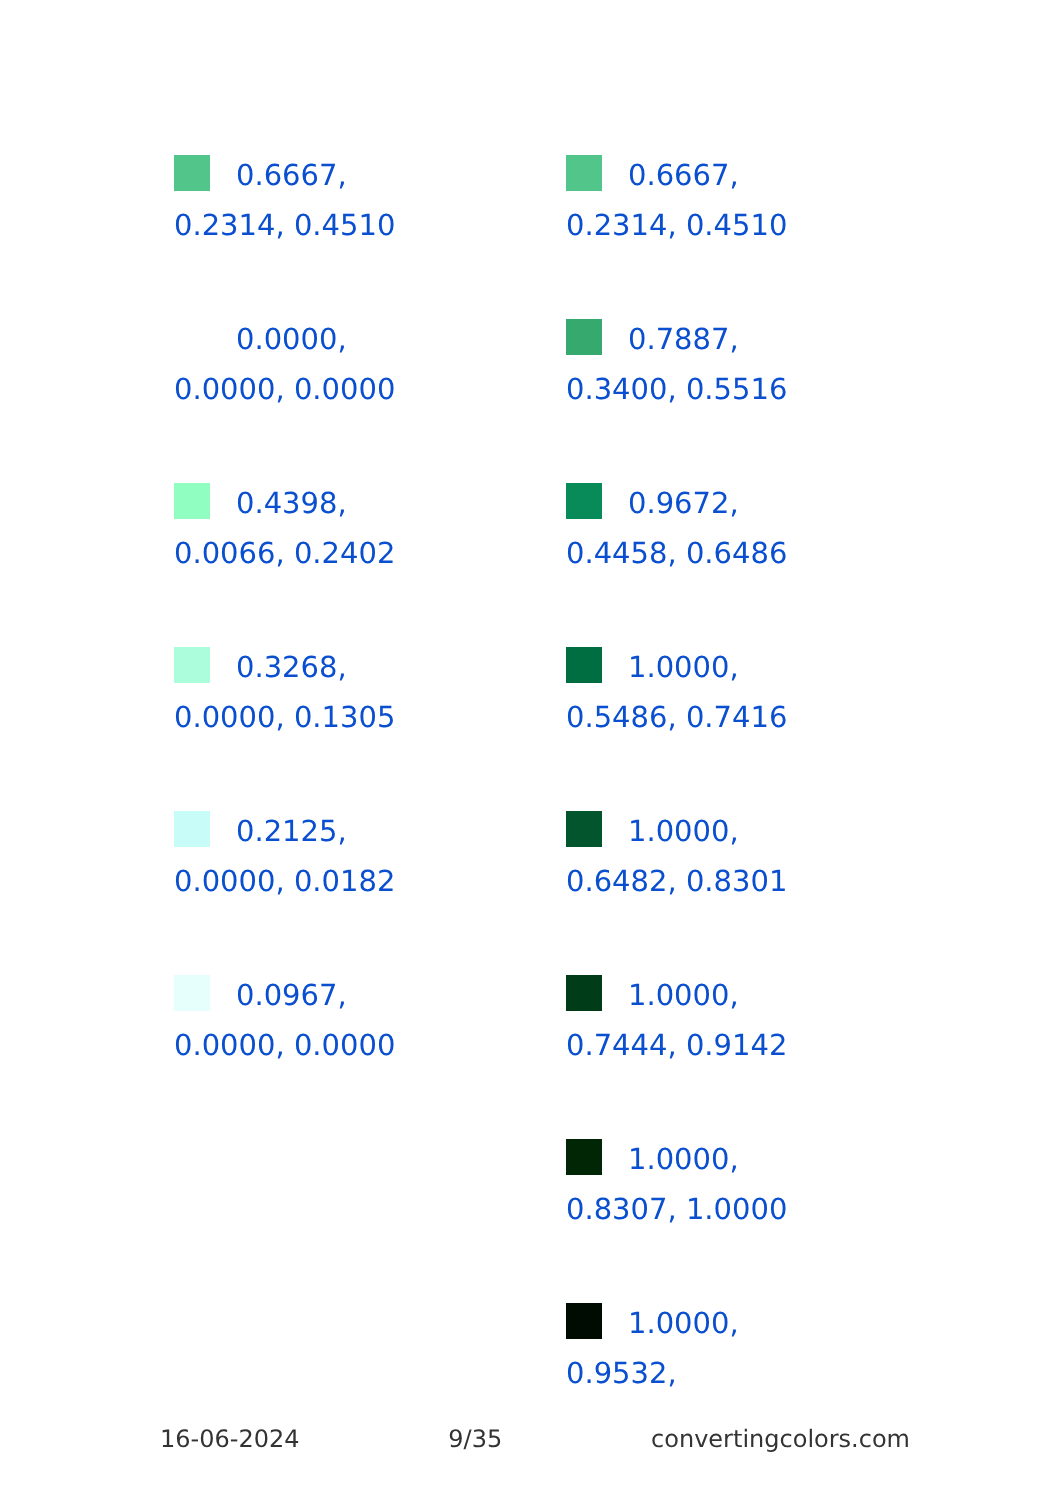0.6667, 0.2314, 0.4510
0.0000, 0.0000, 0.0000
0.4398, 0.0066, 0.2402
0.3268, 0.0000, 0.1305
0.2125, 0.0000, 0.0182
0.0967, 0.0000, 0.0000
0.6667, 0.2314, 0.4510
0.7887, 0.3400, 0.5516
0.9672, 0.4458, 0.6486
1.0000, 0.5486, 0.7416
1.0000, 0.6482, 0.8301
1.0000, 0.7444, 0.9142
1.0000, 0.8307, 1.0000
1.0000, 0.9532,
16-06-2024 9/35 convertingcolors.com